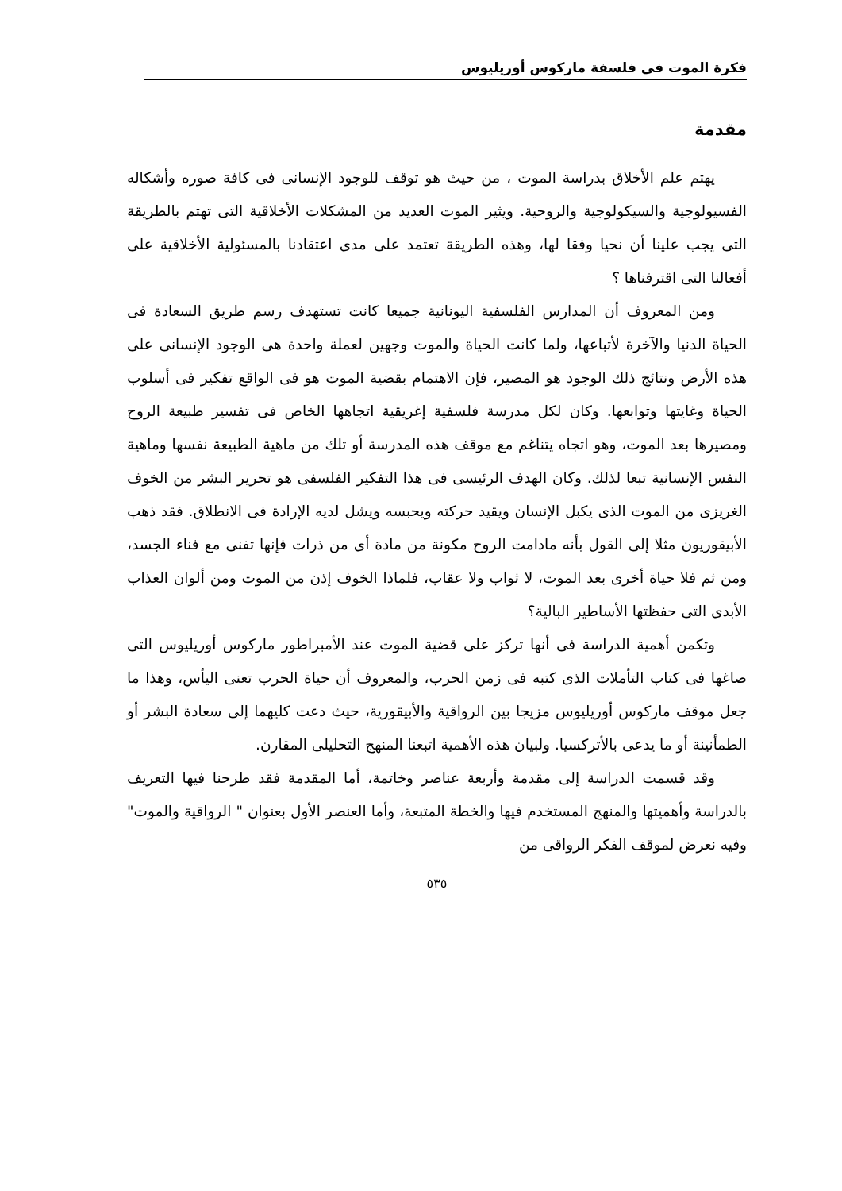فكرة الموت فى فلسفة ماركوس أوريليوس
مقدمة
يهتم علم الأخلاق بدراسة الموت ، من حيث هو توقف للوجود الإنسانى فى كافة صوره وأشكاله الفسيولوجية والسيكولوجية والروحية. ويثير الموت العديد من المشكلات الأخلاقية التى تهتم بالطريقة التى يجب علينا أن نحيا وفقا لها، وهذه الطريقة تعتمد على مدى اعتقادنا بالمسئولية الأخلاقية على أفعالنا التى اقترفناها ؟
ومن المعروف أن المدارس الفلسفية اليونانية جميعا كانت تستهدف رسم طريق السعادة فى الحياة الدنيا والآخرة لأتباعها، ولما كانت الحياة والموت وجهين لعملة واحدة هى الوجود الإنسانى على هذه الأرض ونتائج ذلك الوجود هو المصير، فإن الاهتمام بقضية الموت هو فى الواقع تفكير فى أسلوب الحياة وغايتها وتوابعها. وكان لكل مدرسة فلسفية إغريقية اتجاهها الخاص فى تفسير طبيعة الروح ومصيرها بعد الموت، وهو اتجاه يتناغم مع موقف هذه المدرسة أو تلك من ماهية الطبيعة نفسها وماهية النفس الإنسانية تبعا لذلك. وكان الهدف الرئيسى فى هذا التفكير الفلسفى هو تحرير البشر من الخوف الغريزى من الموت الذى يكبل الإنسان ويقيد حركته ويحبسه ويشل لديه الإرادة فى الانطلاق. فقد ذهب الأبيقوريون مثلا إلى القول بأنه مادامت الروح مكونة من مادة أى من ذرات فإنها تفنى مع فناء الجسد، ومن ثم فلا حياة أخرى بعد الموت، لا ثواب ولا عقاب، فلماذا الخوف إذن من الموت ومن ألوان العذاب الأبدى التى حفظتها الأساطير البالية؟
وتكمن أهمية الدراسة فى أنها تركز على قضية الموت عند الأمبراطور ماركوس أوريليوس التى صاغها فى كتاب التأملات الذى كتبه فى زمن الحرب، والمعروف أن حياة الحرب تعنى اليأس، وهذا ما جعل موقف ماركوس أوريليوس مزيجا بين الرواقية والأبيقورية، حيث دعت كليهما إلى سعادة البشر أو الطمأنينة أو ما يدعى بالأتركسيا. ولبيان هذه الأهمية اتبعنا المنهج التحليلى المقارن.
وقد قسمت الدراسة إلى مقدمة وأربعة عناصر وخاتمة، أما المقدمة فقد طرحنا فيها التعريف بالدراسة وأهميتها والمنهج المستخدم فيها والخطة المتبعة، وأما العنصر الأول بعنوان " الرواقية والموت" وفيه نعرض لموقف الفكر الرواقى من
٥٣٥